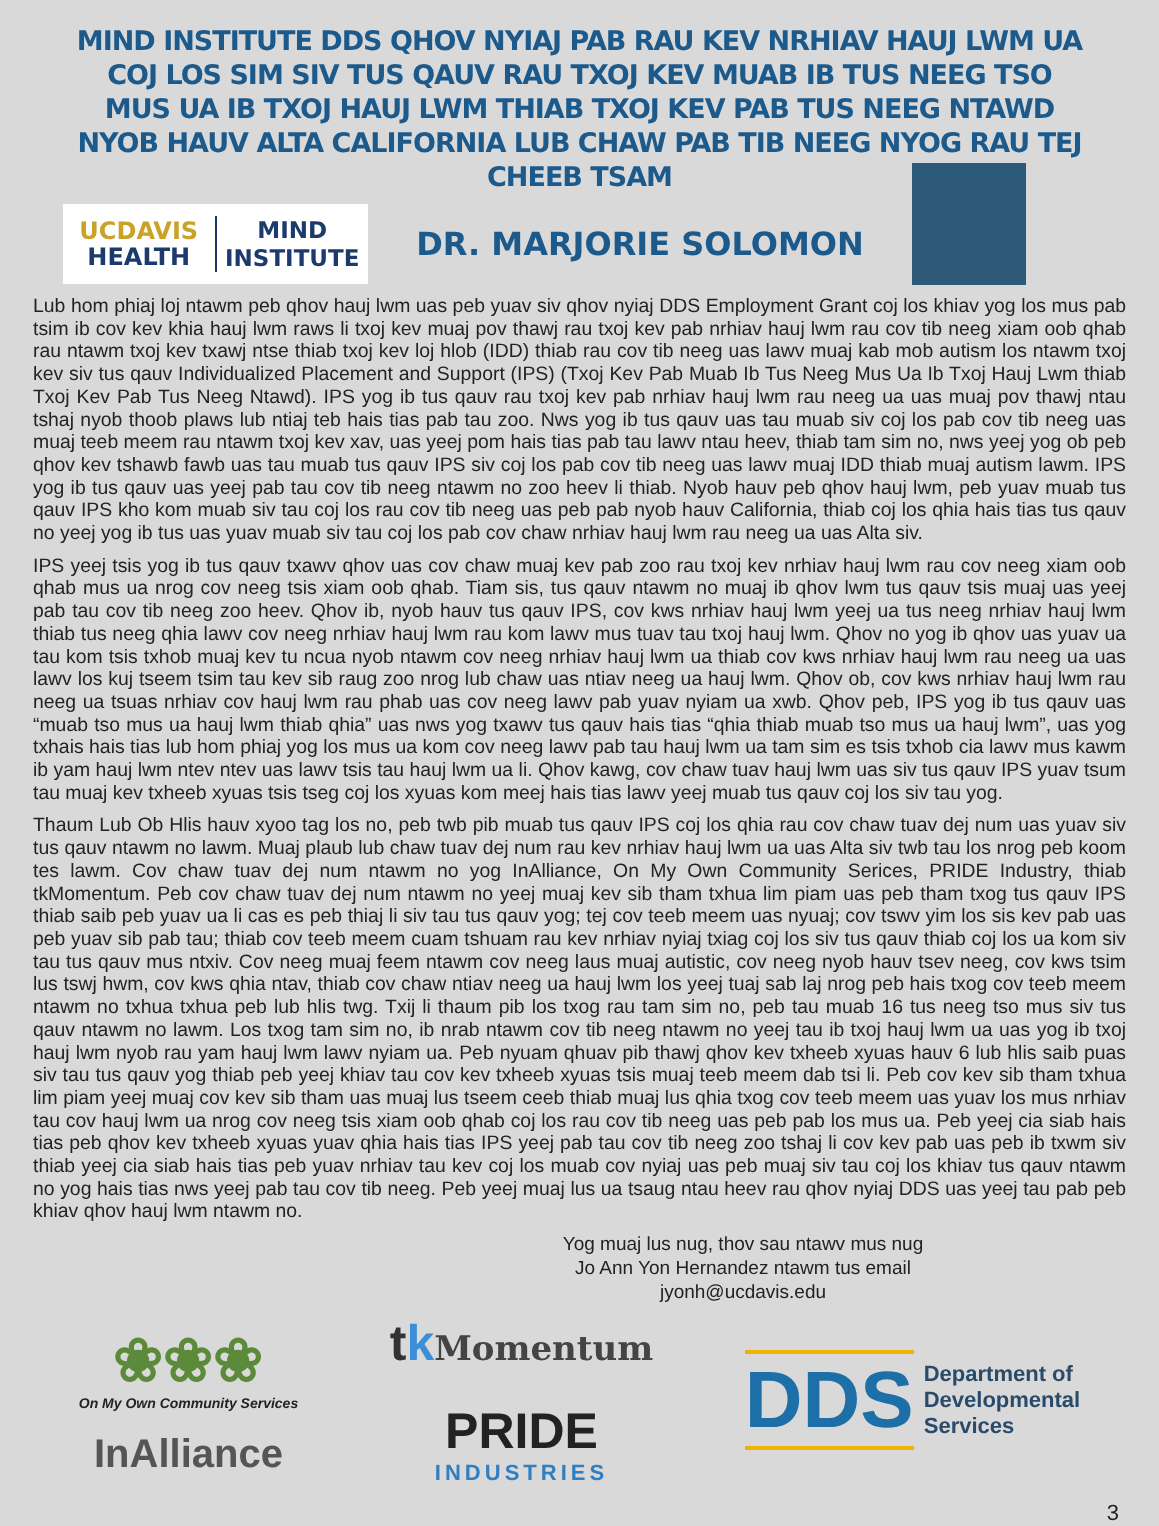MIND INSTITUTE DDS QHOV NYIAJ PAB RAU KEV NRHIAV HAUJ LWM UA COJ LOS SIM SIV TUS QAUV RAU TXOJ KEV MUAB IB TUS NEEG TSO MUS UA IB TXOJ HAUJ LWM THIAB TXOJ KEV PAB TUS NEEG NTAWD NYOB HAUV ALTA CALIFORNIA LUB CHAW PAB TIB NEEG NYOG RAU TEJ CHEEB TSAM
UCDAVIS
HEALTH
MIND
INSTITUTE
DR. MARJORIE SOLOMON
Lub hom phiaj loj ntawm peb qhov hauj lwm uas peb yuav siv qhov nyiaj DDS Employment Grant coj los khiav yog los mus pab tsim ib cov kev khia hauj lwm raws li txoj kev muaj pov thawj rau txoj kev pab nrhiav hauj lwm rau cov tib neeg xiam oob qhab rau ntawm txoj kev txawj ntse thiab txoj kev loj hlob (IDD) thiab rau cov tib neeg uas lawv muaj kab mob autism los ntawm txoj kev siv tus qauv Individualized Placement and Support (IPS) (Txoj Kev Pab Muab Ib Tus Neeg Mus Ua Ib Txoj Hauj Lwm thiab Txoj Kev Pab Tus Neeg Ntawd). IPS yog ib tus qauv rau txoj kev pab nrhiav hauj lwm rau neeg ua uas muaj pov thawj ntau tshaj nyob thoob plaws lub ntiaj teb hais tias pab tau zoo. Nws yog ib tus qauv uas tau muab siv coj los pab cov tib neeg uas muaj teeb meem rau ntawm txoj kev xav, uas yeej pom hais tias pab tau lawv ntau heev, thiab tam sim no, nws yeej yog ob peb qhov kev tshawb fawb uas tau muab tus qauv IPS siv coj los pab cov tib neeg uas lawv muaj IDD thiab muaj autism lawm. IPS yog ib tus qauv uas yeej pab tau cov tib neeg ntawm no zoo heev li thiab. Nyob hauv peb qhov hauj lwm, peb yuav muab tus qauv IPS kho kom muab siv tau coj los rau cov tib neeg uas peb pab nyob hauv California, thiab coj los qhia hais tias tus qauv no yeej yog ib tus uas yuav muab siv tau coj los pab cov chaw nrhiav hauj lwm rau neeg ua uas Alta siv.
IPS yeej tsis yog ib tus qauv txawv qhov uas cov chaw muaj kev pab zoo rau txoj kev nrhiav hauj lwm rau cov neeg xiam oob qhab mus ua nrog cov neeg tsis xiam oob qhab. Tiam sis, tus qauv ntawm no muaj ib qhov lwm tus qauv tsis muaj uas yeej pab tau cov tib neeg zoo heev. Qhov ib, nyob hauv tus qauv IPS, cov kws nrhiav hauj lwm yeej ua tus neeg nrhiav hauj lwm thiab tus neeg qhia lawv cov neeg nrhiav hauj lwm rau kom lawv mus tuav tau txoj hauj lwm. Qhov no yog ib qhov uas yuav ua tau kom tsis txhob muaj kev tu ncua nyob ntawm cov neeg nrhiav hauj lwm ua thiab cov kws nrhiav hauj lwm rau neeg ua uas lawv los kuj tseem tsim tau kev sib raug zoo nrog lub chaw uas ntiav neeg ua hauj lwm. Qhov ob, cov kws nrhiav hauj lwm rau neeg ua tsuas nrhiav cov hauj lwm rau phab uas cov neeg lawv pab yuav nyiam ua xwb. Qhov peb, IPS yog ib tus qauv uas “muab tso mus ua hauj lwm thiab qhia” uas nws yog txawv tus qauv hais tias “qhia thiab muab tso mus ua hauj lwm”, uas yog txhais hais tias lub hom phiaj yog los mus ua kom cov neeg lawv pab tau hauj lwm ua tam sim es tsis txhob cia lawv mus kawm ib yam hauj lwm ntev ntev uas lawv tsis tau hauj lwm ua li. Qhov kawg, cov chaw tuav hauj lwm uas siv tus qauv IPS yuav tsum tau muaj kev txheeb xyuas tsis tseg coj los xyuas kom meej hais tias lawv yeej muab tus qauv coj los siv tau yog.
Thaum Lub Ob Hlis hauv xyoo tag los no, peb twb pib muab tus qauv IPS coj los qhia rau cov chaw tuav dej num uas yuav siv tus qauv ntawm no lawm. Muaj plaub lub chaw tuav dej num rau kev nrhiav hauj lwm ua uas Alta siv twb tau los nrog peb koom tes lawm. Cov chaw tuav dej num ntawm no yog InAlliance, On My Own Community Serices, PRIDE Industry, thiab tkMomentum. Peb cov chaw tuav dej num ntawm no yeej muaj kev sib tham txhua lim piam uas peb tham txog tus qauv IPS thiab saib peb yuav ua li cas es peb thiaj li siv tau tus qauv yog; tej cov teeb meem uas nyuaj; cov tswv yim los sis kev pab uas peb yuav sib pab tau; thiab cov teeb meem cuam tshuam rau kev nrhiav nyiaj txiag coj los siv tus qauv thiab coj los ua kom siv tau tus qauv mus ntxiv. Cov neeg muaj feem ntawm cov neeg laus muaj autistic, cov neeg nyob hauv tsev neeg, cov kws tsim lus tswj hwm, cov kws qhia ntav, thiab cov chaw ntiav neeg ua hauj lwm los yeej tuaj sab laj nrog peb hais txog cov teeb meem ntawm no txhua txhua peb lub hlis twg. Txij li thaum pib los txog rau tam sim no, peb tau muab 16 tus neeg tso mus siv tus qauv ntawm no lawm. Los txog tam sim no, ib nrab ntawm cov tib neeg ntawm no yeej tau ib txoj hauj lwm ua uas yog ib txoj hauj lwm nyob rau yam hauj lwm lawv nyiam ua. Peb nyuam qhuav pib thawj qhov kev txheeb xyuas hauv 6 lub hlis saib puas siv tau tus qauv yog thiab peb yeej khiav tau cov kev txheeb xyuas tsis muaj teeb meem dab tsi li. Peb cov kev sib tham txhua lim piam yeej muaj cov kev sib tham uas muaj lus tseem ceeb thiab muaj lus qhia txog cov teeb meem uas yuav los mus nrhiav tau cov hauj lwm ua nrog cov neeg tsis xiam oob qhab coj los rau cov tib neeg uas peb pab los mus ua. Peb yeej cia siab hais tias peb qhov kev txheeb xyuas yuav qhia hais tias IPS yeej pab tau cov tib neeg zoo tshaj li cov kev pab uas peb ib txwm siv thiab yeej cia siab hais tias peb yuav nrhiav tau kev coj los muab cov nyiaj uas peb muaj siv tau coj los khiav tus qauv ntawm no yog hais tias nws yeej pab tau cov tib neeg. Peb yeej muaj lus ua tsaug ntau heev rau qhov nyiaj DDS uas yeej tau pab peb khiav qhov hauj lwm ntawm no.
Yog muaj lus nug, thov sau ntawv mus nug
Jo Ann Yon Hernandez ntawm tus email
jyonh@ucdavis.edu
❀❀❀
On My Own Community Services
InAlliance
tkMomentum
PRIDE
INDUSTRIES
DDS
Department of
Developmental
Services
3